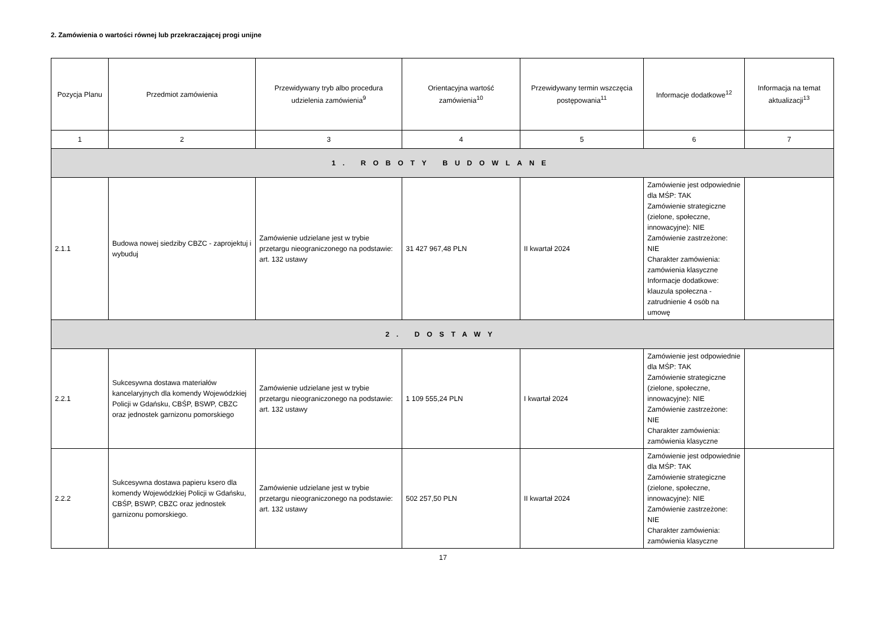2. Zamówienia o wartości równej lub przekraczającej progi unijne
| Pozycja Planu | Przedmiot zamówienia | Przewidywany tryb albo procedura udzielenia zamówienia<sup>9</sup> | Orientacyjna wartość zamówienia<sup>10</sup> | Przewidywany termin wszczęcia postępowania<sup>11</sup> | Informacje dodatkowe<sup>12</sup> | Informacja na temat aktualizacji<sup>13</sup> |
| --- | --- | --- | --- | --- | --- | --- |
| 1 | 2 | 3 | 4 | 5 | 6 | 7 |
| 1. ROBOTY BUDOWLANE | | | | | | |
| 2.1.1 | Budowa nowej siedziby CBZC - zaprojektuj i wybuduj | Zamówienie udzielane jest w trybie przetargu nieograniczonego na podstawie: art. 132 ustawy | 31 427 967,48 PLN | II kwartał 2024 | Zamówienie jest odpowiednie dla MŚP: TAK Zamówienie strategiczne (zielone, społeczne, innowacyjne): NIE Zamówienie zastrzeżone: NIE Charakter zamówienia: zamówienia klasyczne Informacje dodatkowe: klauzula społeczna - zatrudnienie 4 osób na umowę | |
| 2. DOSTAWY | | | | | | |
| 2.2.1 | Sukcesywna dostawa materiałów kancelaryjnych dla komendy Wojewódzkiej Policji w Gdańsku, CBŚP, BSWP, CBZC oraz jednostek garnizonu pomorskiego | Zamówienie udzielane jest w trybie przetargu nieograniczonego na podstawie: art. 132 ustawy | 1 109 555,24 PLN | I kwartał 2024 | Zamówienie jest odpowiednie dla MŚP: TAK Zamówienie strategiczne (zielone, społeczne, innowacyjne): NIE Zamówienie zastrzeżone: NIE Charakter zamówienia: zamówienia klasyczne | |
| 2.2.2 | Sukcesywna dostawa papieru ksero dla komendy Wojewódzkiej Policji w Gdańsku, CBŚP, BSWP, CBZC oraz jednostek garnizonu pomorskiego. | Zamówienie udzielane jest w trybie przetargu nieograniczonego na podstawie: art. 132 ustawy | 502 257,50 PLN | II kwartał 2024 | Zamówienie jest odpowiednie dla MŚP: TAK Zamówienie strategiczne (zielone, społeczne, innowacyjne): NIE Zamówienie zastrzeżone: NIE Charakter zamówienia: zamówienia klasyczne | |
17